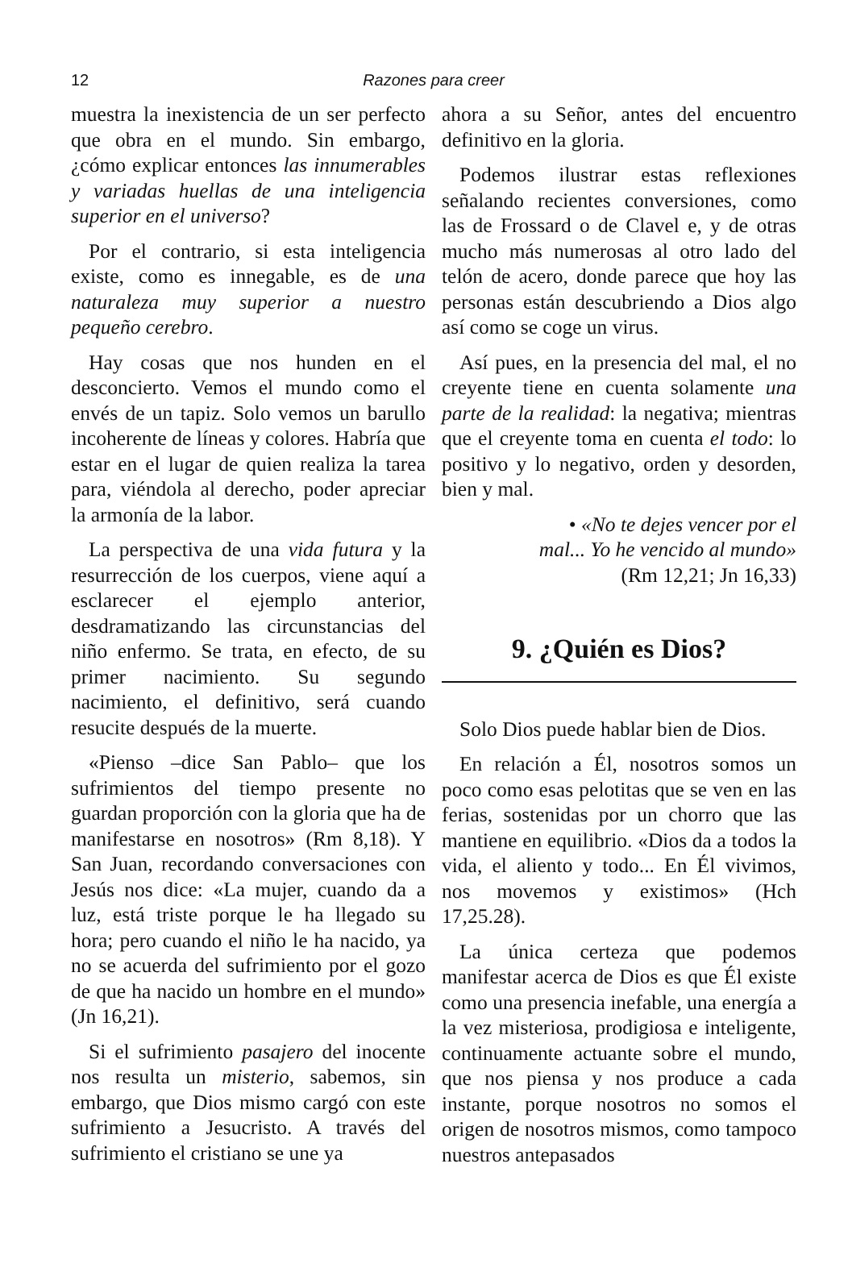12
Razones para creer
muestra la inexistencia de un ser perfecto que obra en el mundo. Sin embargo, ¿cómo explicar entonces las innumerables y variadas huellas de una inteligencia superior en el universo?
Por el contrario, si esta inteligencia existe, como es innegable, es de una naturaleza muy superior a nuestro pequeño cerebro.
Hay cosas que nos hunden en el desconcierto. Vemos el mundo como el envés de un tapiz. Solo vemos un barullo incoherente de líneas y colores. Habría que estar en el lugar de quien realiza la tarea para, viéndola al derecho, poder apreciar la armonía de la labor.
La perspectiva de una vida futura y la resurrección de los cuerpos, viene aquí a esclarecer el ejemplo anterior, desdramatizando las circunstancias del niño enfermo. Se trata, en efecto, de su primer nacimiento. Su segundo nacimiento, el definitivo, será cuando resucite después de la muerte.
«Pienso –dice San Pablo– que los sufrimientos del tiempo presente no guardan proporción con la gloria que ha de manifestarse en nosotros» (Rm 8,18). Y San Juan, recordando conversaciones con Jesús nos dice: «La mujer, cuando da a luz, está triste porque le ha llegado su hora; pero cuando el niño le ha nacido, ya no se acuerda del sufrimiento por el gozo de que ha nacido un hombre en el mundo» (Jn 16,21).
Si el sufrimiento pasajero del inocente nos resulta un misterio, sabemos, sin embargo, que Dios mismo cargó con este sufrimiento a Jesucristo. A través del sufrimiento el cristiano se une ya
ahora a su Señor, antes del encuentro definitivo en la gloria.
Podemos ilustrar estas reflexiones señalando recientes conversiones, como las de Frossard o de Clavel e, y de otras mucho más numerosas al otro lado del telón de acero, donde parece que hoy las personas están descubriendo a Dios algo así como se coge un virus.
Así pues, en la presencia del mal, el no creyente tiene en cuenta solamente una parte de la realidad: la negativa; mientras que el creyente toma en cuenta el todo: lo positivo y lo negativo, orden y desorden, bien y mal.
• «No te dejes vencer por el
mal... Yo he vencido al mundo»
(Rm 12,21; Jn 16,33)
9. ¿Quién es Dios?
Solo Dios puede hablar bien de Dios.
En relación a Él, nosotros somos un poco como esas pelotitas que se ven en las ferias, sostenidas por un chorro que las mantiene en equilibrio. «Dios da a todos la vida, el aliento y todo... En Él vivimos, nos movemos y existimos» (Hch 17,25.28).
La única certeza que podemos manifestar acerca de Dios es que Él existe como una presencia inefable, una energía a la vez misteriosa, prodigiosa e inteligente, continuamente actuante sobre el mundo, que nos piensa y nos produce a cada instante, porque nosotros no somos el origen de nosotros mismos, como tampoco nuestros antepasados